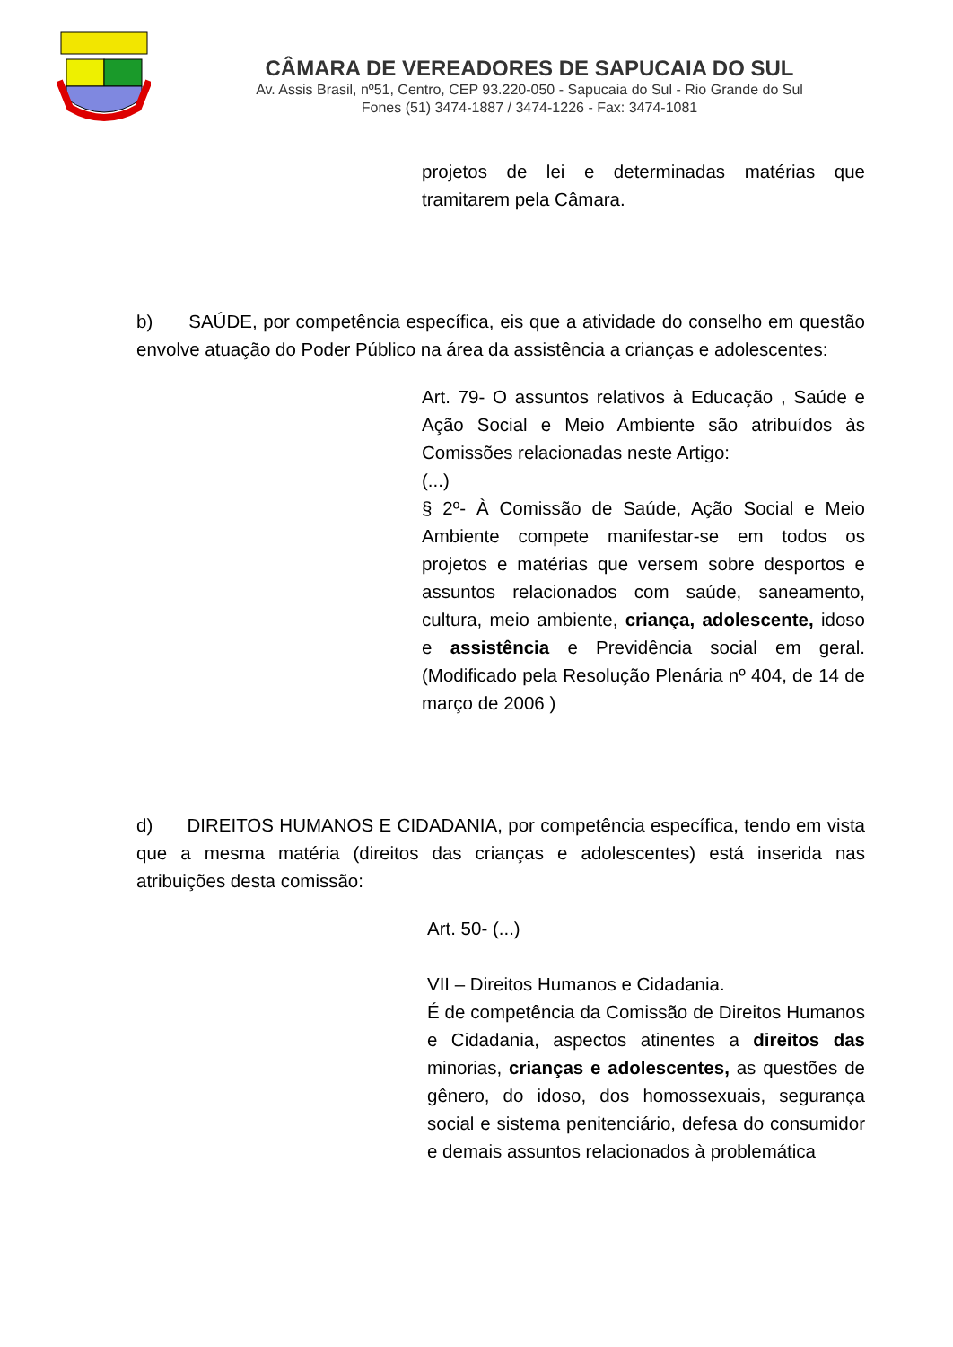CÂMARA DE VEREADORES DE SAPUCAIA DO SUL
Av. Assis Brasil, nº51, Centro, CEP 93.220-050 - Sapucaia do Sul - Rio Grande do Sul
Fones (51) 3474-1887 / 3474-1226 - Fax: 3474-1081
projetos de lei e determinadas matérias que tramitarem pela Câmara.
b) SAÚDE, por competência específica, eis que a atividade do conselho em questão envolve atuação do Poder Público na área da assistência a crianças e adolescentes:
Art. 79- O assuntos relativos à Educação , Saúde e Ação Social e Meio Ambiente são atribuídos às Comissões relacionadas neste Artigo:
(...)
§ 2º- À Comissão de Saúde, Ação Social e Meio Ambiente compete manifestar-se em todos os projetos e matérias que versem sobre desportos e assuntos relacionados com saúde, saneamento, cultura, meio ambiente, criança, adolescente, idoso e assistência e Previdência social em geral. (Modificado pela Resolução Plenária nº 404, de 14 de março de 2006 )
d) DIREITOS HUMANOS E CIDADANIA, por competência específica, tendo em vista que a mesma matéria (direitos das crianças e adolescentes) está inserida nas atribuições desta comissão:
Art. 50- (...)
VII – Direitos Humanos e Cidadania.
É de competência da Comissão de Direitos Humanos e Cidadania, aspectos atinentes a direitos das minorias, crianças e adolescentes, as questões de gênero, do idoso, dos homossexuais, segurança social e sistema penitenciário, defesa do consumidor e demais assuntos relacionados à problemática